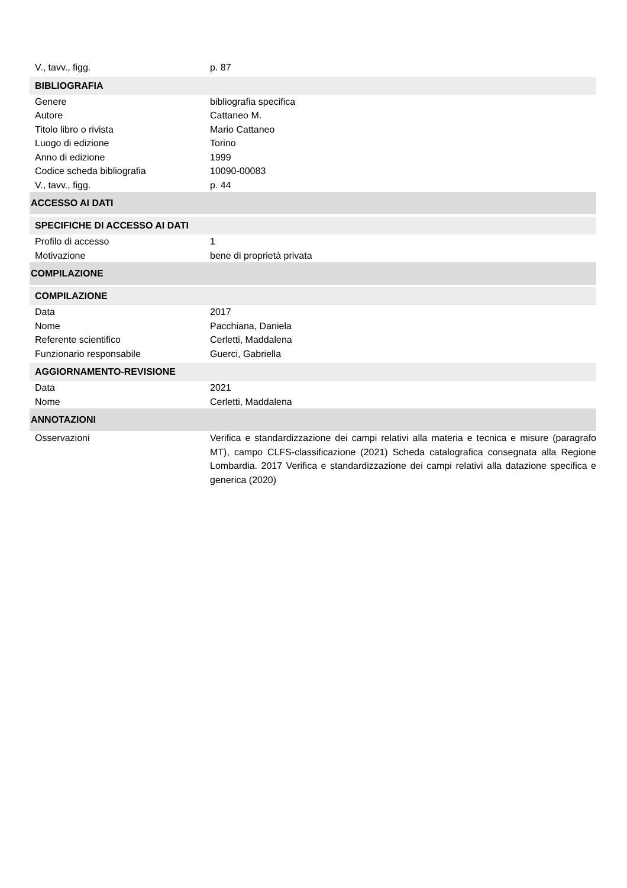V., tavv., figg. p. 87
BIBLIOGRAFIA
Genere bibliografia specifica
Autore Cattaneo M.
Titolo libro o rivista Mario Cattaneo
Luogo di edizione Torino
Anno di edizione 1999
Codice scheda bibliografia 10090-00083
V., tavv., figg. p. 44
ACCESSO AI DATI
SPECIFICHE DI ACCESSO AI DATI
Profilo di accesso 1
Motivazione bene di proprietà privata
COMPILAZIONE
COMPILAZIONE
Data 2017
Nome Pacchiana, Daniela
Referente scientifico Cerletti, Maddalena
Funzionario responsabile Guerci, Gabriella
AGGIORNAMENTO-REVISIONE
Data 2021
Nome Cerletti, Maddalena
ANNOTAZIONI
Osservazioni Verifica e standardizzazione dei campi relativi alla materia e tecnica e misure (paragrafo MT), campo CLFS-classificazione (2021) Scheda catalografica consegnata alla Regione Lombardia. 2017 Verifica e standardizzazione dei campi relativi alla datazione specifica e generica (2020)